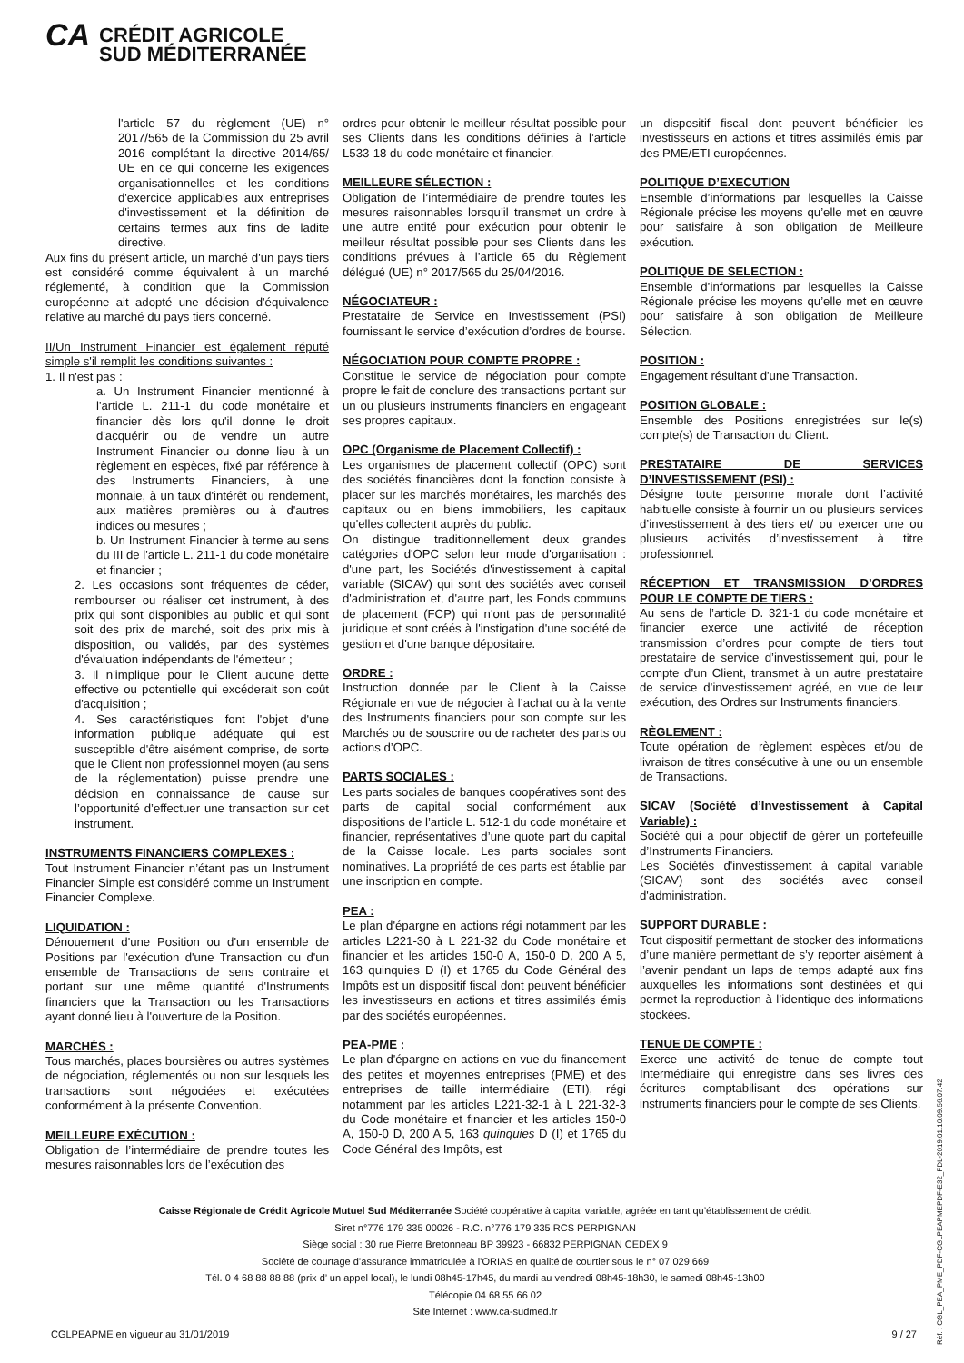CA CRÉDIT AGRICOLE
SUD MÉDITERRANÉE
l'article 57 du règlement (UE) n° 2017/565 de la Commission du 25 avril 2016 complétant la directive 2014/65/ UE en ce qui concerne les exigences organisationnelles et les conditions d'exercice applicables aux entreprises d'investissement et la définition de certains termes aux fins de ladite directive.
Aux fins du présent article, un marché d'un pays tiers est considéré comme équivalent à un marché réglementé, à condition que la Commission européenne ait adopté une décision d'équivalence relative au marché du pays tiers concerné.
II/Un Instrument Financier est également réputé simple s'il remplit les conditions suivantes :
1. Il n'est pas :
a. Un Instrument Financier mentionné à l'article L. 211-1 du code monétaire et financier dès lors qu'il donne le droit d'acquérir ou de vendre un autre Instrument Financier ou donne lieu à un règlement en espèces, fixé par référence à des Instruments Financiers, à une monnaie, à un taux d'intérêt ou rendement, aux matières premières ou à d'autres indices ou mesures ;
b. Un Instrument Financier à terme au sens du III de l'article L. 211-1 du code monétaire et financier ;
2. Les occasions sont fréquentes de céder, rembourser ou réaliser cet instrument, à des prix qui sont disponibles au public et qui sont soit des prix de marché, soit des prix mis à disposition, ou validés, par des systèmes d'évaluation indépendants de l'émetteur ;
3. Il n'implique pour le Client aucune dette effective ou potentielle qui excéderait son coût d'acquisition ;
4. Ses caractéristiques font l'objet d'une information publique adéquate qui est susceptible d'être aisément comprise, de sorte que le Client non professionnel moyen (au sens de la réglementation) puisse prendre une décision en connaissance de cause sur l’opportunité d’effectuer une transaction sur cet instrument.
INSTRUMENTS FINANCIERS COMPLEXES :
Tout Instrument Financier n’étant pas un Instrument Financier Simple est considéré comme un Instrument Financier Complexe.
LIQUIDATION :
Dénouement d'une Position ou d'un ensemble de Positions par l'exécution d'une Transaction ou d'un ensemble de Transactions de sens contraire et portant sur une même quantité d'Instruments financiers que la Transaction ou les Transactions ayant donné lieu à l'ouverture de la Position.
MARCHÉS :
Tous marchés, places boursières ou autres systèmes de négociation, réglementés ou non sur lesquels les transactions sont négociées et exécutées conformément à la présente Convention.
MEILLEURE EXÉCUTION :
Obligation de l’intermédiaire de prendre toutes les mesures raisonnables lors de l’exécution des
ordres pour obtenir le meilleur résultat possible pour ses Clients dans les conditions définies à l’article L533-18 du code monétaire et financier.
MEILLEURE SÉLECTION :
Obligation de l’intermédiaire de prendre toutes les mesures raisonnables lorsqu’il transmet un ordre à une autre entité pour exécution pour obtenir le meilleur résultat possible pour ses Clients dans les conditions prévues à l’article 65 du Règlement délégué (UE) n° 2017/565 du 25/04/2016.
NÉGOCIATEUR :
Prestataire de Service en Investissement (PSI) fournissant le service d’exécution d’ordres de bourse.
NÉGOCIATION POUR COMPTE PROPRE :
Constitue le service de négociation pour compte propre le fait de conclure des transactions portant sur un ou plusieurs instruments financiers en engageant ses propres capitaux.
OPC (Organisme de Placement Collectif) :
Les organismes de placement collectif (OPC) sont des sociétés financières dont la fonction consiste à placer sur les marchés monétaires, les marchés des capitaux ou en biens immobiliers, les capitaux qu'elles collectent auprès du public.
On distingue traditionnellement deux grandes catégories d'OPC selon leur mode d'organisation : d'une part, les Sociétés d'investissement à capital variable (SICAV) qui sont des sociétés avec conseil d'administration et, d'autre part, les Fonds communs de placement (FCP) qui n'ont pas de personnalité juridique et sont créés à l'instigation d'une société de gestion et d'une banque dépositaire.
ORDRE :
Instruction donnée par le Client à la Caisse Régionale en vue de négocier à l’achat ou à la vente des Instruments financiers pour son compte sur les Marchés ou de souscrire ou de racheter des parts ou actions d’OPC.
PARTS SOCIALES :
Les parts sociales de banques coopératives sont des parts de capital social conformément aux dispositions de l’article L. 512-1 du code monétaire et financier, représentatives d’une quote part du capital de la Caisse locale. Les parts sociales sont nominatives. La propriété de ces parts est établie par une inscription en compte.
PEA :
Le plan d'épargne en actions régi notamment par les articles L221-30 à L 221-32 du Code monétaire et financier et les articles 150-0 A, 150-0 D, 200 A 5, 163 quinquies D (I) et 1765 du Code Général des Impôts est un dispositif fiscal dont peuvent bénéficier les investisseurs en actions et titres assimilés émis par des sociétés européennes.
PEA-PME :
Le plan d'épargne en actions en vue du financement des petites et moyennes entreprises (PME) et des entreprises de taille intermédiaire (ETI), régi notamment par les articles L221-32-1 à L 221-32-3 du Code monétaire et financier et les articles 150-0 A, 150-0 D, 200 A 5, 163 quinquies D (I) et 1765 du Code Général des Impôts, est
un dispositif fiscal dont peuvent bénéficier les investisseurs en actions et titres assimilés émis par des PME/ETI européennes.
POLITIQUE D’EXECUTION
Ensemble d’informations par lesquelles la Caisse Régionale précise les moyens qu’elle met en œuvre pour satisfaire à son obligation de Meilleure exécution.
POLITIQUE DE SELECTION :
Ensemble d’informations par lesquelles la Caisse Régionale précise les moyens qu’elle met en œuvre pour satisfaire à son obligation de Meilleure Sélection.
POSITION :
Engagement résultant d'une Transaction.
POSITION GLOBALE :
Ensemble des Positions enregistrées sur le(s) compte(s) de Transaction du Client.
PRESTATAIRE DE SERVICES D’INVESTISSEMENT (PSI) :
Désigne toute personne morale dont l’activité habituelle consiste à fournir un ou plusieurs services d’investissement à des tiers et/ ou exercer une ou plusieurs activités d’investissement à titre professionnel.
RÉCEPTION ET TRANSMISSION D’ORDRES POUR LE COMPTE DE TIERS :
Au sens de l’article D. 321-1 du code monétaire et financier exerce une activité de réception transmission d’ordres pour compte de tiers tout prestataire de service d’investissement qui, pour le compte d’un Client, transmet à un autre prestataire de service d’investissement agréé, en vue de leur exécution, des Ordres sur Instruments financiers.
RÈGLEMENT :
Toute opération de règlement espèces et/ou de livraison de titres consécutive à une ou un ensemble de Transactions.
SICAV (Société d’Investissement à Capital Variable) :
Société qui a pour objectif de gérer un portefeuille d’Instruments Financiers.
Les Sociétés d'investissement à capital variable (SICAV) sont des sociétés avec conseil d'administration.
SUPPORT DURABLE :
Tout dispositif permettant de stocker des informations d’une manière permettant de s’y reporter aisément à l’avenir pendant un laps de temps adapté aux fins auxquelles les informations sont destinées et qui permet la reproduction à l’identique des informations stockées.
TENUE DE COMPTE :
Exerce une activité de tenue de compte tout Intermédiaire qui enregistre dans ses livres des écritures comptabilisant des opérations sur instruments financiers pour le compte de ses Clients.
Caisse Régionale de Crédit Agricole Mutuel Sud Méditerranée Société coopérative à capital variable, agréée en tant qu’établissement de crédit.
Siret n°776 179 335 00026 - R.C. n°776 179 335 RCS PERPIGNAN
Siège social : 30 rue Pierre Bretonneau BP 39923 - 66832 PERPIGNAN CEDEX 9
Société de courtage d’assurance immatriculée à l’ORIAS en qualité de courtier sous le n° 07 029 669
Tél. 0 4 68 88 88 88 (prix d’ un appel local), le lundi 08h45-17h45, du mardi au vendredi 08h45-18h30, le samedi 08h45-13h00
Télécopie 04 68 55 66 02
Site Internet : www.ca-sudmed.fr
CGLPEAPME en vigueur au 31/01/2019
9 / 27
Réf. : CGL_PEA_PME_PDF-CGLPEAPMEPDF-E32_FDL-2019.01.10.09.56.07.42